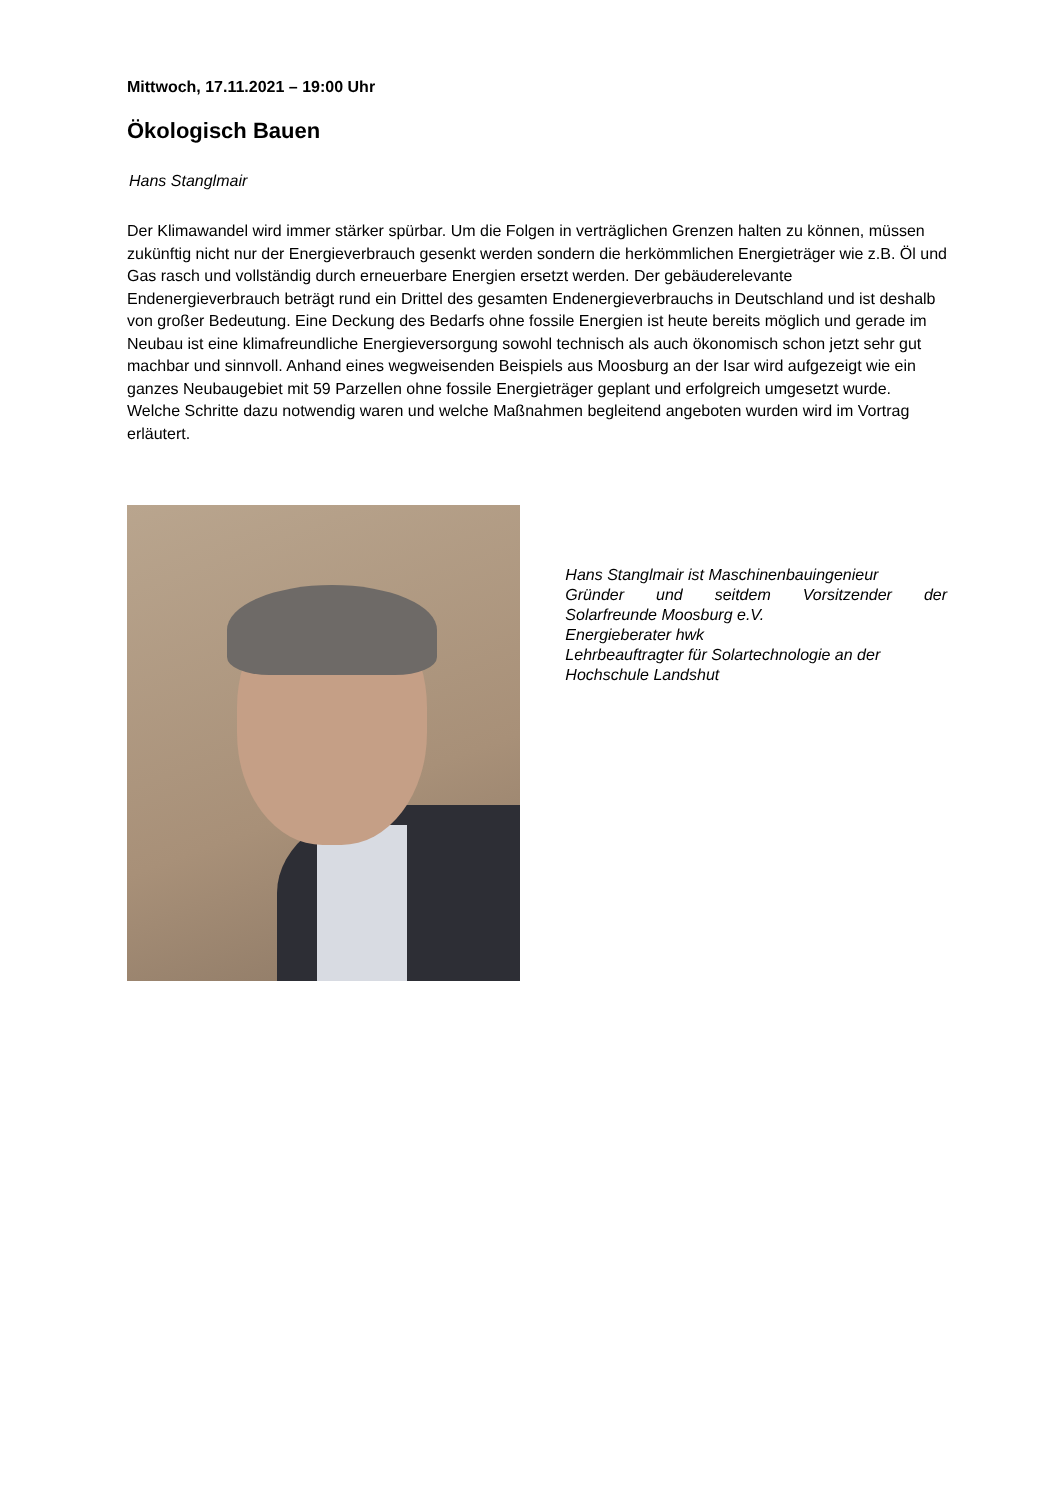Mittwoch, 17.11.2021 – 19:00 Uhr
Ökologisch Bauen
Hans Stanglmair
Der Klimawandel wird immer stärker spürbar. Um die Folgen in verträglichen Grenzen halten zu können, müssen zukünftig nicht nur der Energieverbrauch gesenkt werden sondern die herkömmlichen Energieträger wie z.B. Öl und Gas rasch und vollständig durch erneuerbare Energien ersetzt werden. Der gebäuderelevante Endenergieverbrauch beträgt rund ein Drittel des gesamten Endenergieverbrauchs in Deutschland und ist deshalb von großer Bedeutung. Eine Deckung des Bedarfs ohne fossile Energien ist heute bereits möglich und gerade im Neubau ist eine klimafreundliche Energieversorgung sowohl technisch als auch ökonomisch schon jetzt sehr gut machbar und sinnvoll. Anhand eines wegweisenden Beispiels aus Moosburg an der Isar wird aufgezeigt wie ein ganzes Neubaugebiet mit 59 Parzellen ohne fossile Energieträger geplant und erfolgreich umgesetzt wurde. Welche Schritte dazu notwendig waren und welche Maßnahmen begleitend angeboten wurden wird im Vortrag erläutert.
Hans Stanglmair ist Maschinenbauingenieur
Gründer und seitdem Vorsitzender der
Solarfreunde Moosburg e.V.
Energieberater hwk
Lehrbeauftragter für Solartechnologie an der Hochschule Landshut